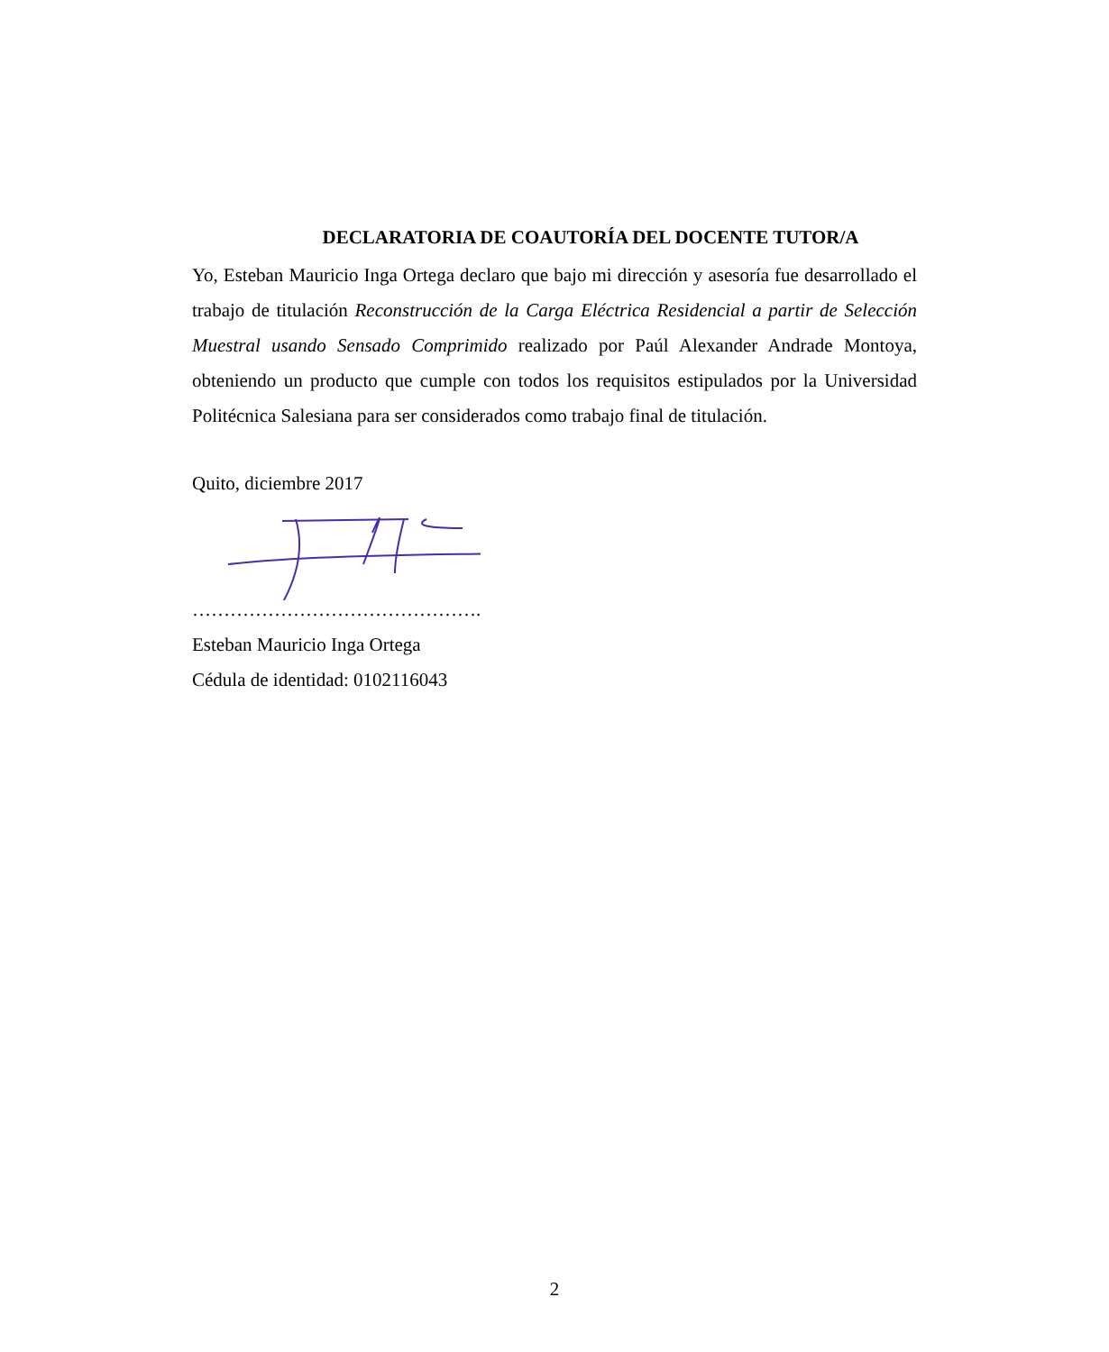DECLARATORIA DE COAUTORÍA DEL DOCENTE TUTOR/A
Yo, Esteban Mauricio Inga Ortega declaro que bajo mi dirección y asesoría fue desarrollado el trabajo de titulación Reconstrucción de la Carga Eléctrica Residencial a partir de Selección Muestral usando Sensado Comprimido realizado por Paúl Alexander Andrade Montoya, obteniendo un producto que cumple con todos los requisitos estipulados por la Universidad Politécnica Salesiana para ser considerados como trabajo final de titulación.
Quito, diciembre 2017
……………………………………….
Esteban Mauricio Inga Ortega
Cédula de identidad: 0102116043
2